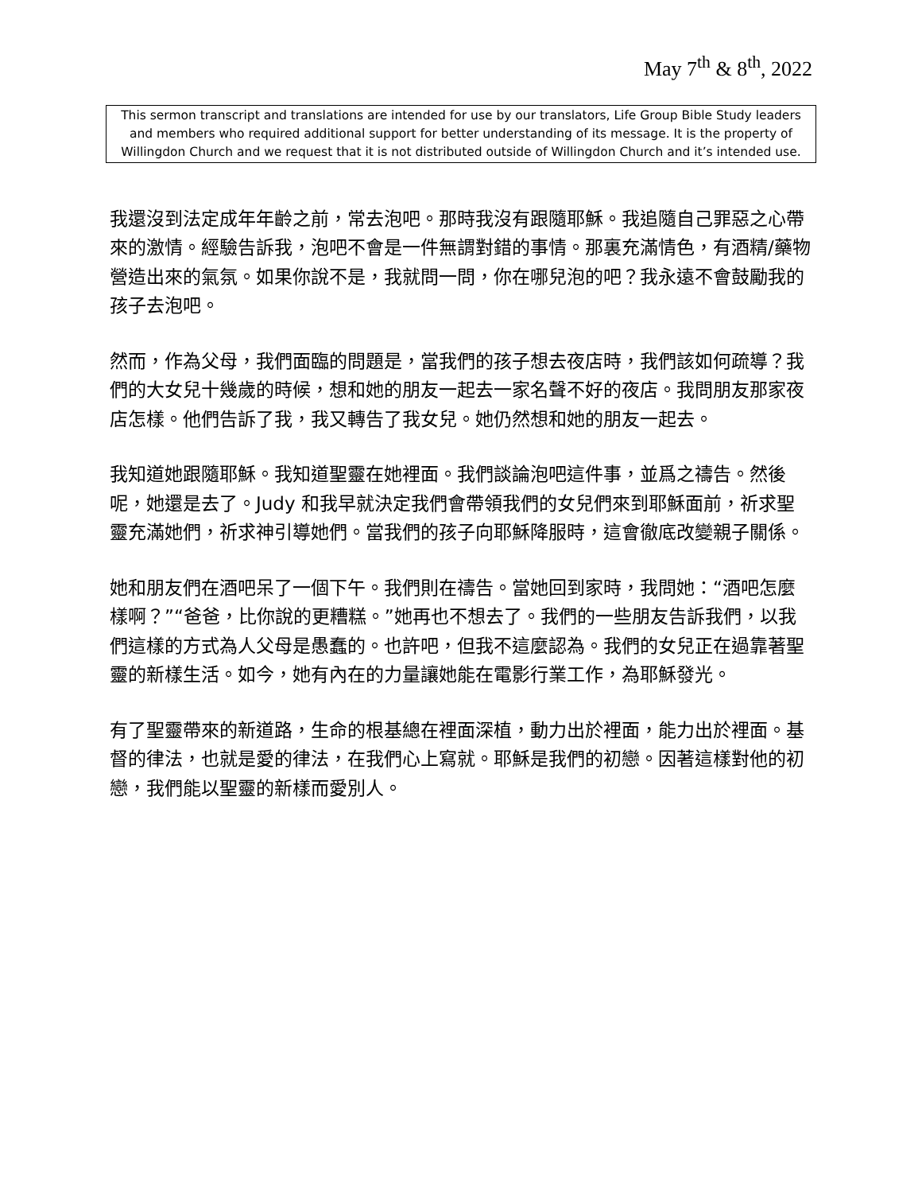May 7<sup>th</sup> & 8<sup>th</sup>, 2022
This sermon transcript and translations are intended for use by our translators, Life Group Bible Study leaders and members who required additional support for better understanding of its message. It is the property of Willingdon Church and we request that it is not distributed outside of Willingdon Church and it’s intended use.
我還沒到法定成年年齡之前，常去泡吧。那時我沒有跟隨耶穌。我追隨自己罪惡之心帶來的激情。經驗告訴我，泡吧不會是一件無謂對錯的事情。那裏充滿情色，有酒精/藥物營造出來的氣氛。如果你說不是，我就問一問，你在哪兒泡的吧？我永遠不會鼓勵我的孩子去泡吧。
然而，作為父母，我們面臨的問題是，當我們的孩子想去夜店時，我們該如何疏導？我們的大女兒十幾歲的時候，想和她的朋友一起去一家名聲不好的夜店。我問朋友那家夜店怎樣。他們告訴了我，我又轉告了我女兒。她仍然想和她的朋友一起去。
我知道她跟隨耶穌。我知道聖靈在她裡面。我們談論泡吧這件事，並爲之禱告。然後呢，她還是去了。Judy 和我早就決定我們會帶領我們的女兒們來到耶穌面前，祈求聖靈充滿她們，祈求神引導她們。當我們的孩子向耶穌降服時，這會徹底改變親子關係。
她和朋友們在酒吧呆了一個下午。我們則在禱告。當她回到家時，我問她：“酒吧怎麼樣啊？”“爸爸，比你說的更糟糕。”她再也不想去了。我們的一些朋友告訴我們，以我們這樣的方式為人父母是愚蠢的。也許吧，但我不這麼認為。我們的女兒正在過靠著聖靈的新樣生活。如今，她有內在的力量讓她能在電影行業工作，為耶穌發光。
有了聖靈帶來的新道路，生命的根基總在裡面深植，動力出於裡面，能力出於裡面。基督的律法，也就是愛的律法，在我們心上寫就。耶穌是我們的初戀。因著這樣對他的初戀，我們能以聖靈的新樣而愛別人。